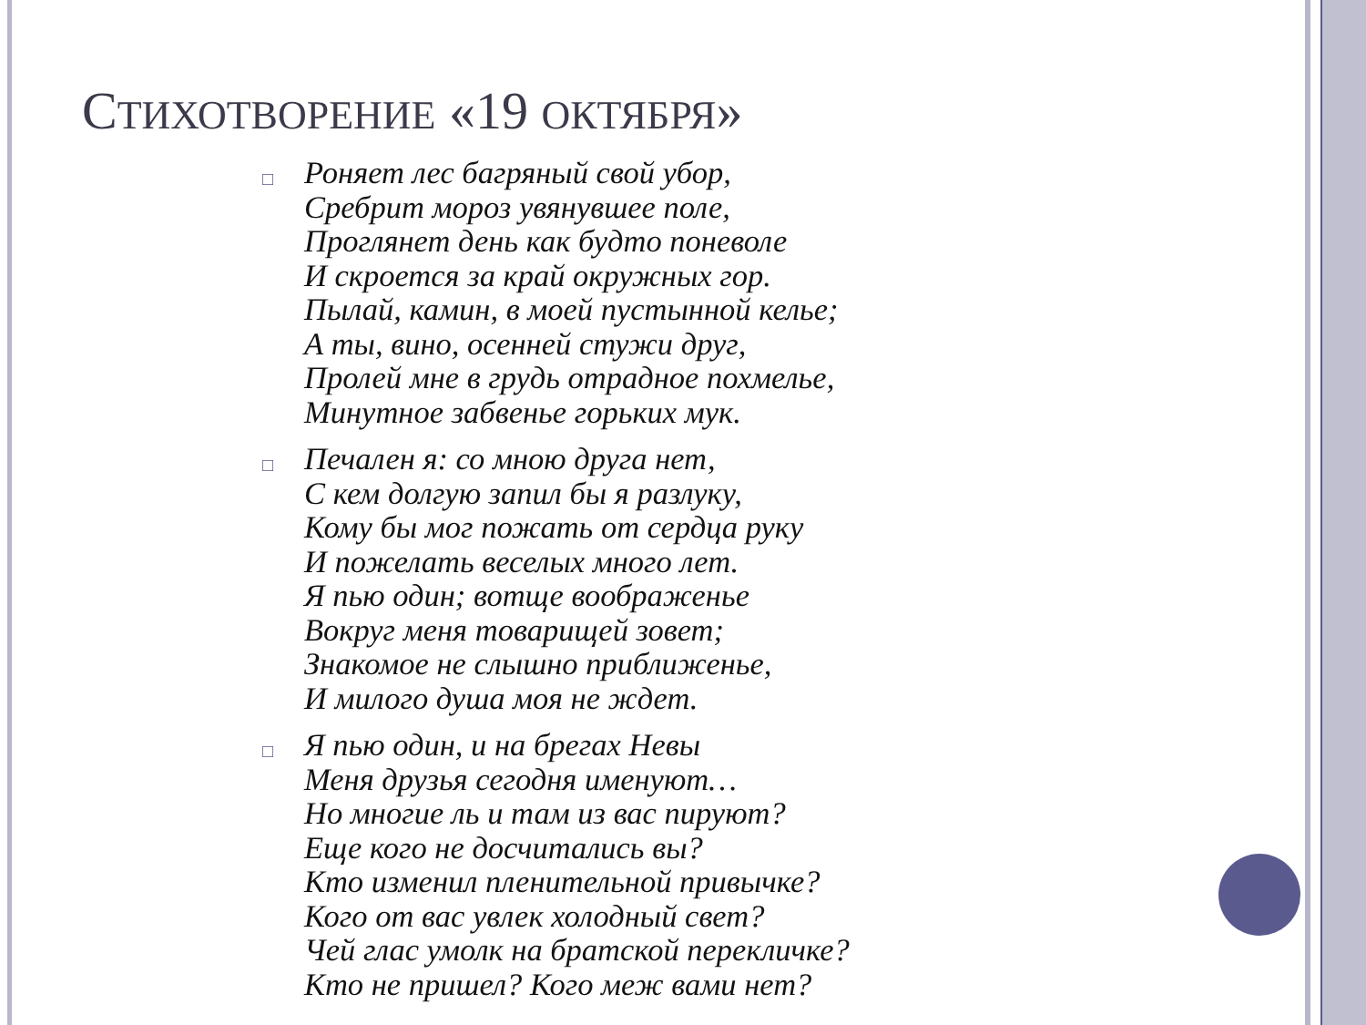СТИХОТВОРЕНИЕ «19 ОКТЯБРЯ»
□
Роняет лес багряный свой убор,
Сребрит мороз увянувшее поле,
Проглянет день как будто поневоле
И скроется за край окружных гор.
Пылай, камин, в моей пустынной келье;
А ты, вино, осенней стужи друг,
Пролей мне в грудь отрадное похмелье,
Минутное забвенье горьких мук.
□
Печален я: со мною друга нет,
С кем долгую запил бы я разлуку,
Кому бы мог пожать от сердца руку
И пожелать веселых много лет.
Я пью один; вотще воображенье
Вокруг меня товарищей зовет;
Знакомое не слышно приближенье,
И милого душа моя не ждет.
□
Я пью один, и на брегах Невы
Меня друзья сегодня именуют…
Но многие ль и там из вас пируют?
Еще кого не досчитались вы?
Кто изменил пленительной привычке?
Кого от вас увлек холодный свет?
Чей глас умолк на братской перекличке?
Кто не пришел? Кого меж вами нет?